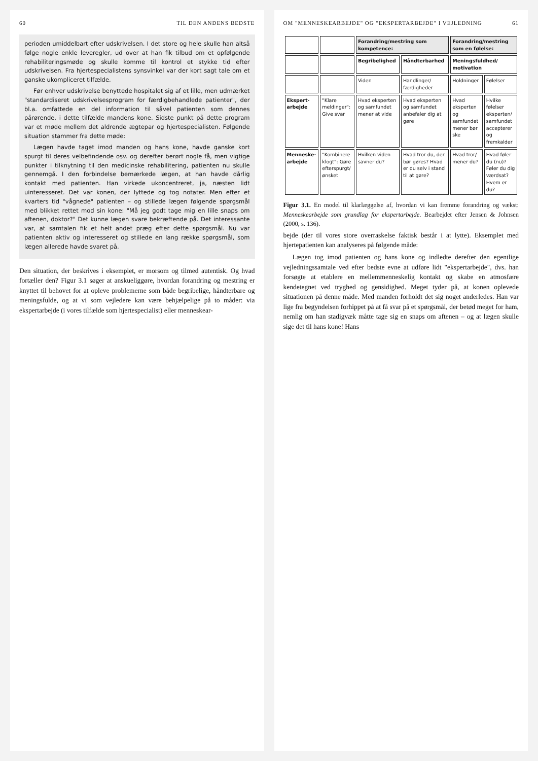60 TIL DEN ANDENS BEDSTE
perioden umiddelbart efter udskrivelsen. I det store og hele skulle han altså følge nogle enkle leveregler, ud over at han fik tilbud om et opfølgende rehabiliteringsmøde og skulle komme til kontrol et stykke tid efter udskrivelsen. Fra hjertespecialistens synsvinkel var der kort sagt tale om et ganske ukompliceret tilfælde.
Før enhver udskrivelse benyttede hospitalet sig af et lille, men udmærket "standardiseret udskrivelsesprogram for færdigbehandlede patienter", der bl.a. omfattede en del information til såvel patienten som dennes pårørende, i dette tilfælde mandens kone. Sidste punkt på dette program var et møde mellem det aldrende ægtepar og hjertespecialisten. Følgende situation stammer fra dette møde:
Lægen havde taget imod manden og hans kone, havde ganske kort spurgt til deres velbefindende osv. og derefter berørt nogle få, men vigtige punkter i tilknytning til den medicinske rehabilitering, patienten nu skulle gennemgå. I den forbindelse bemærkede lægen, at han havde dårlig kontakt med patienten. Han virkede ukoncentreret, ja, næsten lidt uinteresseret. Det var konen, der lyttede og tog notater. Men efter et kvarters tid "vågnede" patienten – og stillede lægen følgende spørgsmål med blikket rettet mod sin kone: "Må jeg godt tage mig en lille snaps om aftenen, doktor?" Det kunne lægen svare bekræftende på. Det interessante var, at samtalen fik et helt andet præg efter dette spørgsmål. Nu var patienten aktiv og interesseret og stillede en lang række spørgsmål, som lægen allerede havde svaret på.
Den situation, der beskrives i eksemplet, er morsom og tilmed autentisk. Og hvad fortæller den? Figur 3.1 søger at anskueliggøre, hvordan forandring og mestring er knyttet til behovet for at opleve problemerne som både begribelige, håndterbare og meningsfulde, og at vi som vejledere kan være behjælpelige på to måder: via ekspertarbejde (i vores tilfælde som hjertespecialist) eller menneskear-
OM "MENNESKEARBEJDE" OG "EKSPERTARBEJDE" I VEJLEDNING 61
| | | Forandring/mestring som kompetence: | | Forandring/mestring som en følelse: | |
| | | Begribelighed | Håndterbarhed | Meningsfuldhed/ motivation | |
| | | Viden | Handlinger/ færdigheder | Holdninger | Følelser |
| Ekspert-arbejde | "Klare meldinger": Give svar | Hvad eksperten og samfundet mener at vide | Hvad eksperten og samfundet anbefaler dig at gøre | Hvad eksperten og samfundet mener bør ske | Hvilke følelser eksperten/ samfundet accepterer og fremkalder |
| Menneske-arbejde | "Kombinere klogt": Gøre efterspurgt/ ønsket | Hvilken viden savner du? | Hvad tror du, der bør gøres? Hvad er du selv i stand til at gøre? | Hvad tror/ mener du? | Hvad føler du (nu)? Føler du dig værdsat? Hvem er du? |
Figur 3.1. En model til klarlæggelse af, hvordan vi kan fremme forandring og vækst: Menneskearbejde som grundlag for ekspertarbejde. Bearbejdet efter Jensen & Johnsen (2000, s. 136).
bejde (der til vores store overraskelse faktisk består i at lytte). Eksemplet med hjertepatienten kan analyseres på følgende måde:
Lægen tog imod patienten og hans kone og indledte derefter den egentlige vejledningssamtale ved efter bedste evne at udføre lidt "ekspertarbejde", dvs. han forsøgte at etablere en mellemmenneskelig kontakt og skabe en atmosfære kendetegnet ved tryghed og gensidighed. Meget tyder på, at konen oplevede situationen på denne måde. Med manden forholdt det sig noget anderledes. Han var lige fra begyndelsen forhippet på at få svar på et spørgsmål, der betød meget for ham, nemlig om han stadigvæk måtte tage sig en snaps om aftenen – og at lægen skulle sige det til hans kone! Hans